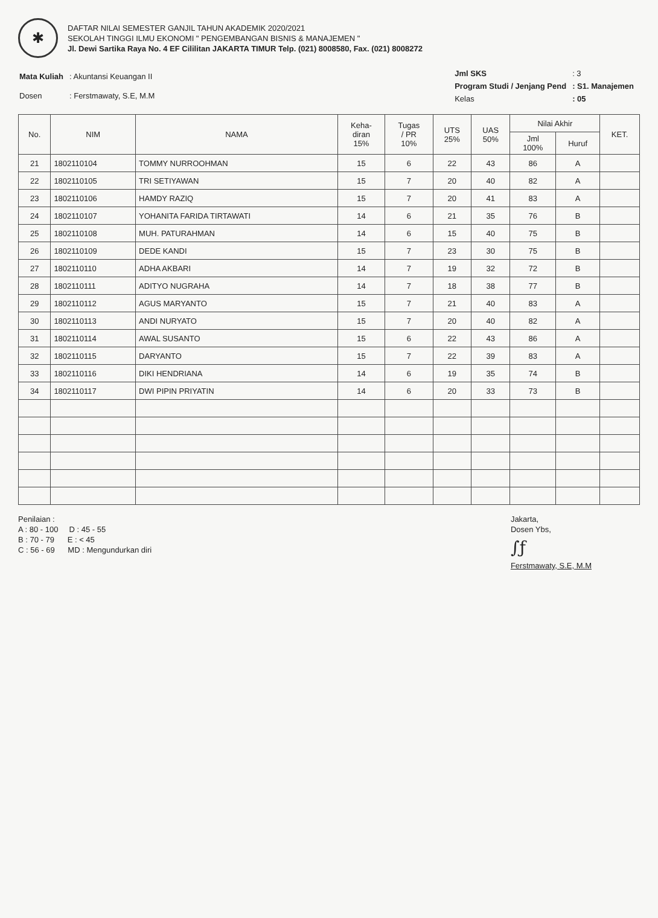✱
DAFTAR NILAI SEMESTER GANJIL TAHUN AKADEMIK 2020/2021
SEKOLAH TINGGI ILMU EKONOMI " PENGEMBANGAN BISNIS & MANAJEMEN "
Jl. Dewi Sartika Raya No. 4 EF Cililitan JAKARTA TIMUR Telp. (021) 8008580, Fax. (021) 8008272
| Mata Kuliah | : Akuntansi Keuangan II |
| Dosen | : Ferstmawaty, S.E, M.M |
| Jml SKS | : 3 |
| Program Studi / Jenjang Pend | : S1. Manajemen |
| Kelas | : 05 |
| No. | NIM | NAMA | Keha- diran 15% | Tugas / PR 10% | UTS 25% | UAS 50% | Nilai Akhir | | KET. |
| --- | --- | --- | --- | --- | --- | --- | --- | --- | --- |
| | | | | | | | Jml 100% | Huruf | |
| 21 | 1802110104 | TOMMY NURROOHMAN | 15 | 6 | 22 | 43 | 86 | A | |
| 22 | 1802110105 | TRI SETIYAWAN | 15 | 7 | 20 | 40 | 82 | A | |
| 23 | 1802110106 | HAMDY RAZIQ | 15 | 7 | 20 | 41 | 83 | A | |
| 24 | 1802110107 | YOHANITA FARIDA TIRTAWATI | 14 | 6 | 21 | 35 | 76 | B | |
| 25 | 1802110108 | MUH. PATURAHMAN | 14 | 6 | 15 | 40 | 75 | B | |
| 26 | 1802110109 | DEDE KANDI | 15 | 7 | 23 | 30 | 75 | B | |
| 27 | 1802110110 | ADHA AKBARI | 14 | 7 | 19 | 32 | 72 | B | |
| 28 | 1802110111 | ADITYO NUGRAHA | 14 | 7 | 18 | 38 | 77 | B | |
| 29 | 1802110112 | AGUS MARYANTO | 15 | 7 | 21 | 40 | 83 | A | |
| 30 | 1802110113 | ANDI NURYATO | 15 | 7 | 20 | 40 | 82 | A | |
| 31 | 1802110114 | AWAL SUSANTO | 15 | 6 | 22 | 43 | 86 | A | |
| 32 | 1802110115 | DARYANTO | 15 | 7 | 22 | 39 | 83 | A | |
| 33 | 1802110116 | DIKI HENDRIANA | 14 | 6 | 19 | 35 | 74 | B | |
| 34 | 1802110117 | DWI PIPIN PRIYATIN | 14 | 6 | 20 | 33 | 73 | B | |
Penilaian :
A : 80 - 100 D : 45 - 55
B : 70 - 79 E : < 45
C : 56 - 69 MD : Mengundurkan diri
Jakarta,
Dosen Ybs,
∫ƒ
Ferstmawaty, S.E, M.M